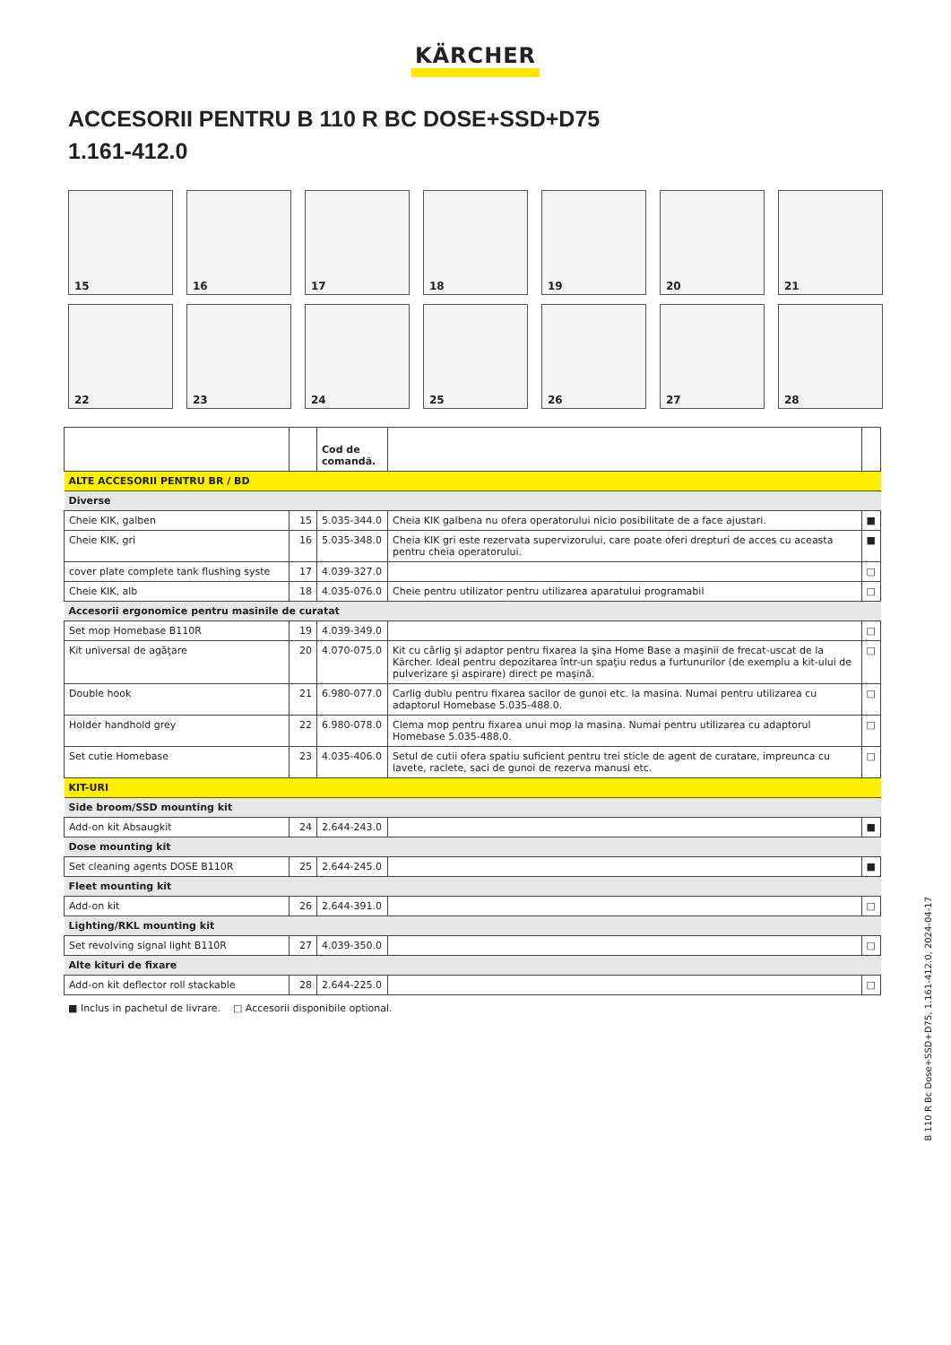KÄRCHER
ACCESORII PENTRU B 110 R BC DOSE+SSD+D75
1.161-412.0
15
16
17
18
19
20
21
22
23
24
25
26
27
28
| | | Cod de comandă. | | |
| --- | --- | --- | --- | --- |
| ALTE ACCESORII PENTRU BR / BD | | | | |
| Diverse | | | | |
| Cheie KIK, galben | 15 | 5.035-344.0 | Cheia KIK galbena nu ofera operatorului nicio posibilitate de a face ajustari. | ■ |
| Cheie KIK, gri | 16 | 5.035-348.0 | Cheia KIK gri este rezervata supervizorului, care poate oferi drepturi de acces cu aceasta pentru cheia operatorului. | ■ |
| cover plate complete tank flushing syste | 17 | 4.039-327.0 | | □ |
| Cheie KIK, alb | 18 | 4.035-076.0 | Cheie pentru utilizator pentru utilizarea aparatului programabil | □ |
| Accesorii ergonomice pentru masinile de curatat | | | | |
| Set mop Homebase B110R | 19 | 4.039-349.0 | | □ |
| Kit universal de agăţare | 20 | 4.070-075.0 | Kit cu cârlig şi adaptor pentru fixarea la şina Home Base a maşinii de frecat-uscat de la Kärcher. Ideal pentru depozitarea într-un spaţiu redus a furtunurilor (de exemplu a kit-ului de pulverizare şi aspirare) direct pe maşină. | □ |
| Double hook | 21 | 6.980-077.0 | Carlig dublu pentru fixarea sacilor de gunoi etc. la masina. Numai pentru utilizarea cu adaptorul Homebase 5.035-488.0. | □ |
| Holder handhold grey | 22 | 6.980-078.0 | Clema mop pentru fixarea unui mop la masina. Numai pentru utilizarea cu adaptorul Homebase 5.035-488.0. | □ |
| Set cutie Homebase | 23 | 4.035-406.0 | Setul de cutii ofera spatiu suficient pentru trei sticle de agent de curatare, impreunca cu lavete, raclete, saci de gunoi de rezerva manusi etc. | □ |
| KIT-URI | | | | |
| Side broom/SSD mounting kit | | | | |
| Add-on kit Absaugkit | 24 | 2.644-243.0 | | ■ |
| Dose mounting kit | | | | |
| Set cleaning agents DOSE B110R | 25 | 2.644-245.0 | | ■ |
| Fleet mounting kit | | | | |
| Add-on kit | 26 | 2.644-391.0 | | □ |
| Lighting/RKL mounting kit | | | | |
| Set revolving signal light B110R | 27 | 4.039-350.0 | | □ |
| Alte kituri de fixare | | | | |
| Add-on kit deflector roll stackable | 28 | 2.644-225.0 | | □ |
■ Inclus in pachetul de livrare. □ Accesorii disponibile optional.
B 110 R Bc Dose+SSD+D75, 1.161-412.0, 2024-04-17